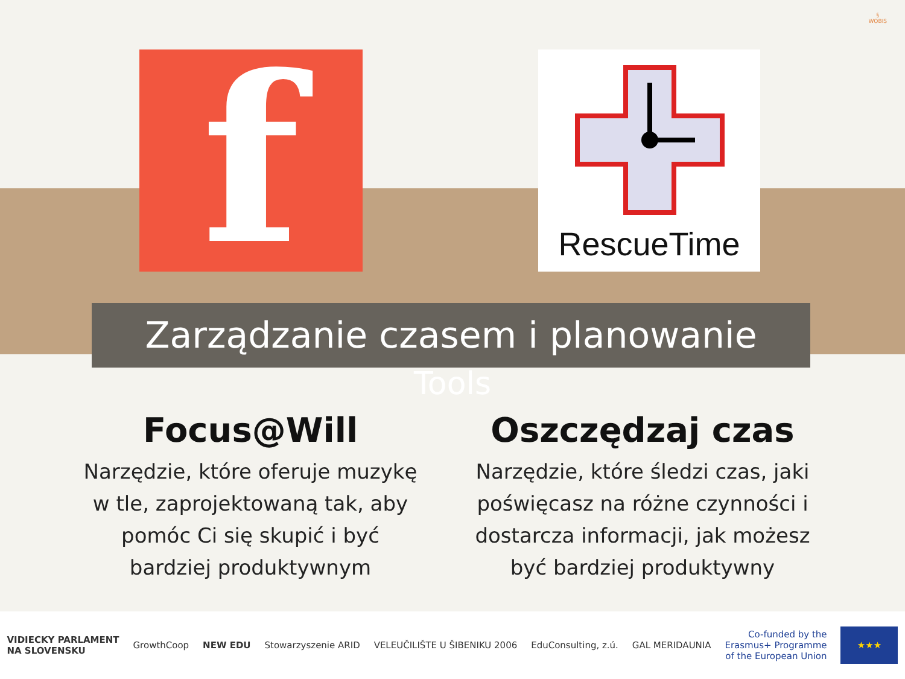§
WOBIS
f RescueTime
Zarządzanie czasem i planowanie
Tools
Focus@Will
Narzędzie, które oferuje muzykę w tle, zaprojektowaną tak, aby pomóc Ci się skupić i być bardziej produktywnym
Oszczędzaj czas
Narzędzie, które śledzi czas, jaki poświęcasz na różne czynności i dostarcza informacji, jak możesz być bardziej produktywny
VIDIECKY PARLAMENT
NA SLOVENSKU
GrowthCoop NEW EDU Stowarzyszenie ARID VELEUČILIŠTE U ŠIBENIKU 2006 EduConsulting, z.ú. GAL MERIDAUNIA
Co-funded by the
Erasmus+ Programme
of the European Union
★★★